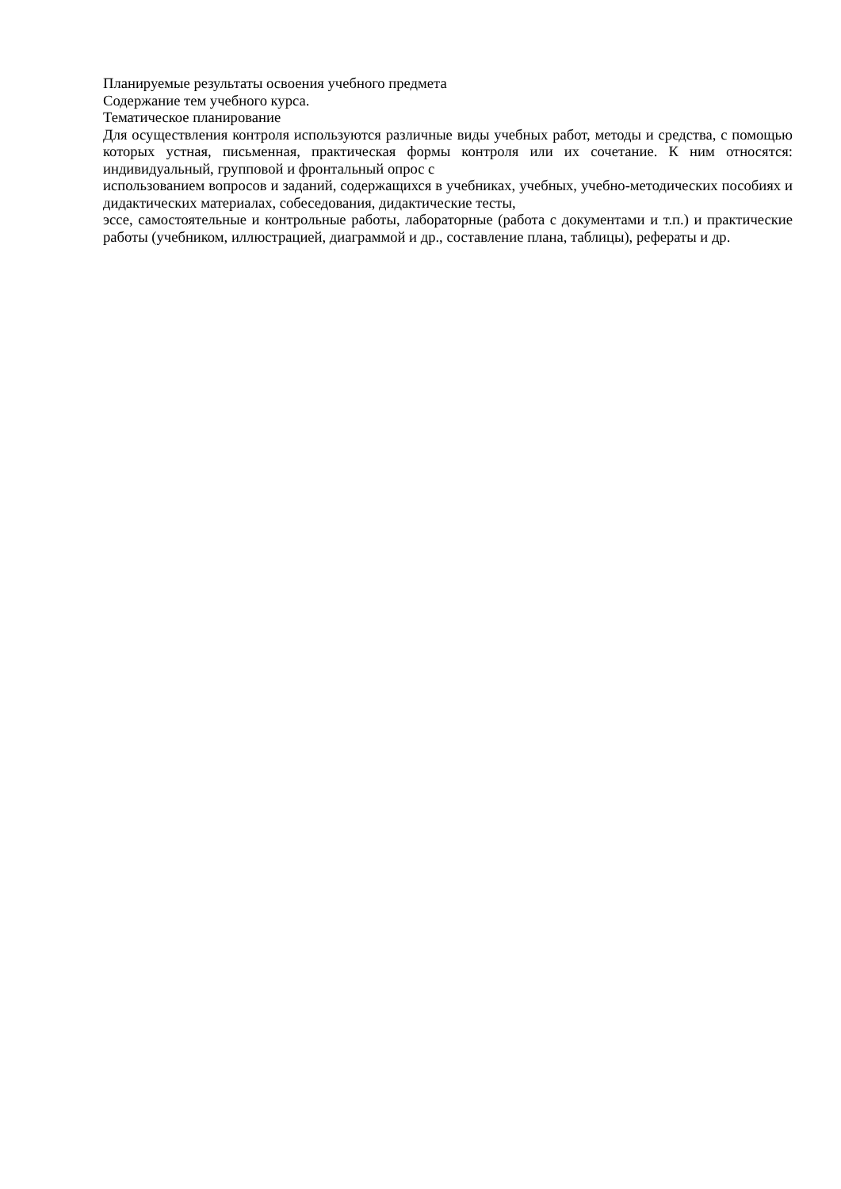Планируемые результаты освоения учебного предмета
Содержание тем учебного курса.
Тематическое планирование
Для осуществления контроля используются различные виды учебных работ, методы и средства, с помощью которых устная, письменная, практическая формы контроля или их сочетание. К ним относятся: индивидуальный, групповой и фронтальный опрос с
использованием вопросов и заданий, содержащихся в учебниках, учебных, учебно-методических пособиях и дидактических материалах, собеседования, дидактические тесты,
эссе, самостоятельные и контрольные работы, лабораторные (работа с документами и т.п.) и практические работы (учебником, иллюстрацией, диаграммой и др., составление плана, таблицы), рефераты и др.